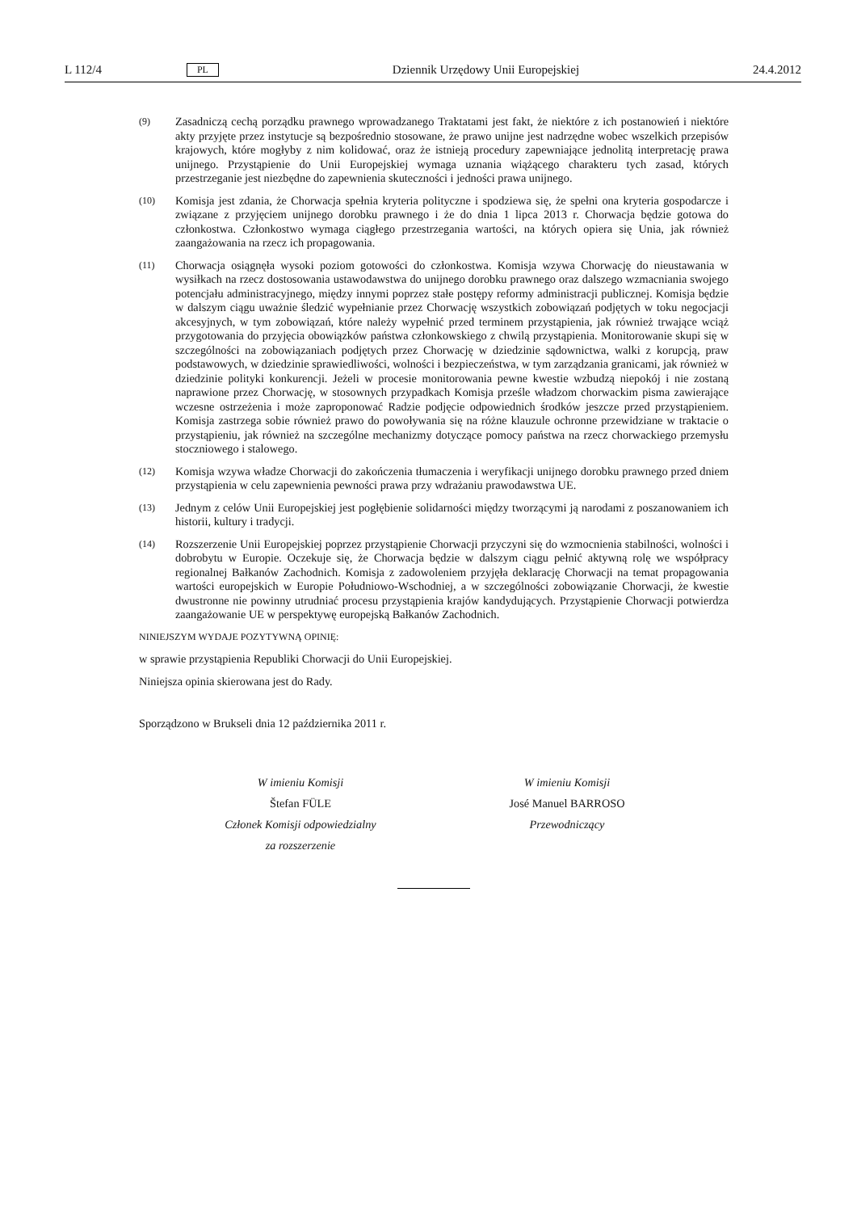L 112/4 PL Dziennik Urzędowy Unii Europejskiej 24.4.2012
(9) Zasadniczą cechą porządku prawnego wprowadzanego Traktatami jest fakt, że niektóre z ich postanowień i niektóre akty przyjęte przez instytucje są bezpośrednio stosowane, że prawo unijne jest nadrzędne wobec wszelkich przepisów krajowych, które mogłyby z nim kolidować, oraz że istnieją procedury zapewniające jednolitą interpretację prawa unijnego. Przystąpienie do Unii Europejskiej wymaga uznania wiążącego charakteru tych zasad, których przestrzeganie jest niezbędne do zapewnienia skuteczności i jedności prawa unijnego.
(10) Komisja jest zdania, że Chorwacja spełnia kryteria polityczne i spodziewa się, że spełni ona kryteria gospodarcze i związane z przyjęciem unijnego dorobku prawnego i że do dnia 1 lipca 2013 r. Chorwacja będzie gotowa do członkostwa. Członkostwo wymaga ciągłego przestrzegania wartości, na których opiera się Unia, jak również zaangażowania na rzecz ich propagowania.
(11) Chorwacja osiągnęła wysoki poziom gotowości do członkostwa. Komisja wzywa Chorwację do nieustawania w wysiłkach na rzecz dostosowania ustawodawstwa do unijnego dorobku prawnego oraz dalszego wzmacniania swojego potencjału administracyjnego, między innymi poprzez stałe postępy reformy administracji publicznej. Komisja będzie w dalszym ciągu uważnie śledzić wypełnianie przez Chorwację wszystkich zobowiązań podjętych w toku negocjacji akcesyjnych, w tym zobowiązań, które należy wypełnić przed terminem przystąpienia, jak również trwające wciąż przygotowania do przyjęcia obowiązków państwa członkowskiego z chwilą przystąpienia. Monitorowanie skupi się w szczególności na zobowiązaniach podjętych przez Chorwację w dziedzinie sądownictwa, walki z korupcją, praw podstawowych, w dziedzinie sprawiedliwości, wolności i bezpieczeństwa, w tym zarządzania granicami, jak również w dziedzinie polityki konkurencji. Jeżeli w procesie monitorowania pewne kwestie wzbudzą niepokój i nie zostaną naprawione przez Chorwację, w stosownych przypadkach Komisja prześle władzom chorwackim pisma zawierające wczesne ostrzeżenia i może zaproponować Radzie podjęcie odpowiednich środków jeszcze przed przystąpieniem. Komisja zastrzega sobie również prawo do powoływania się na różne klauzule ochronne przewidziane w traktacie o przystąpieniu, jak również na szczególne mechanizmy dotyczące pomocy państwa na rzecz chorwackiego przemysłu stoczniowego i stalowego.
(12) Komisja wzywa władze Chorwacji do zakończenia tłumaczenia i weryfikacji unijnego dorobku prawnego przed dniem przystąpienia w celu zapewnienia pewności prawa przy wdrażaniu prawodawstwa UE.
(13) Jednym z celów Unii Europejskiej jest pogłębienie solidarności między tworzącymi ją narodami z poszanowaniem ich historii, kultury i tradycji.
(14) Rozszerzenie Unii Europejskiej poprzez przystąpienie Chorwacji przyczyni się do wzmocnienia stabilności, wolności i dobrobytu w Europie. Oczekuje się, że Chorwacja będzie w dalszym ciągu pełnić aktywną rolę we współpracy regionalnej Bałkanów Zachodnich. Komisja z zadowoleniem przyjęła deklarację Chorwacji na temat propagowania wartości europejskich w Europie Południowo-Wschodniej, a w szczególności zobowiązanie Chorwacji, że kwestie dwustronne nie powinny utrudniać procesu przystąpienia krajów kandydujących. Przystąpienie Chorwacji potwierdza zaangażowanie UE w perspektywę europejską Bałkanów Zachodnich.
NINIEJSZYM WYDAJE POZYTYWNĄ OPINIĘ:
w sprawie przystąpienia Republiki Chorwacji do Unii Europejskiej.
Niniejsza opinia skierowana jest do Rady.
Sporządzono w Brukseli dnia 12 października 2011 r.
W imieniu Komisji
Štefan FÜLE
Członek Komisji odpowiedzialny
za rozszerzenie
W imieniu Komisji
José Manuel BARROSO
Przewodniczący